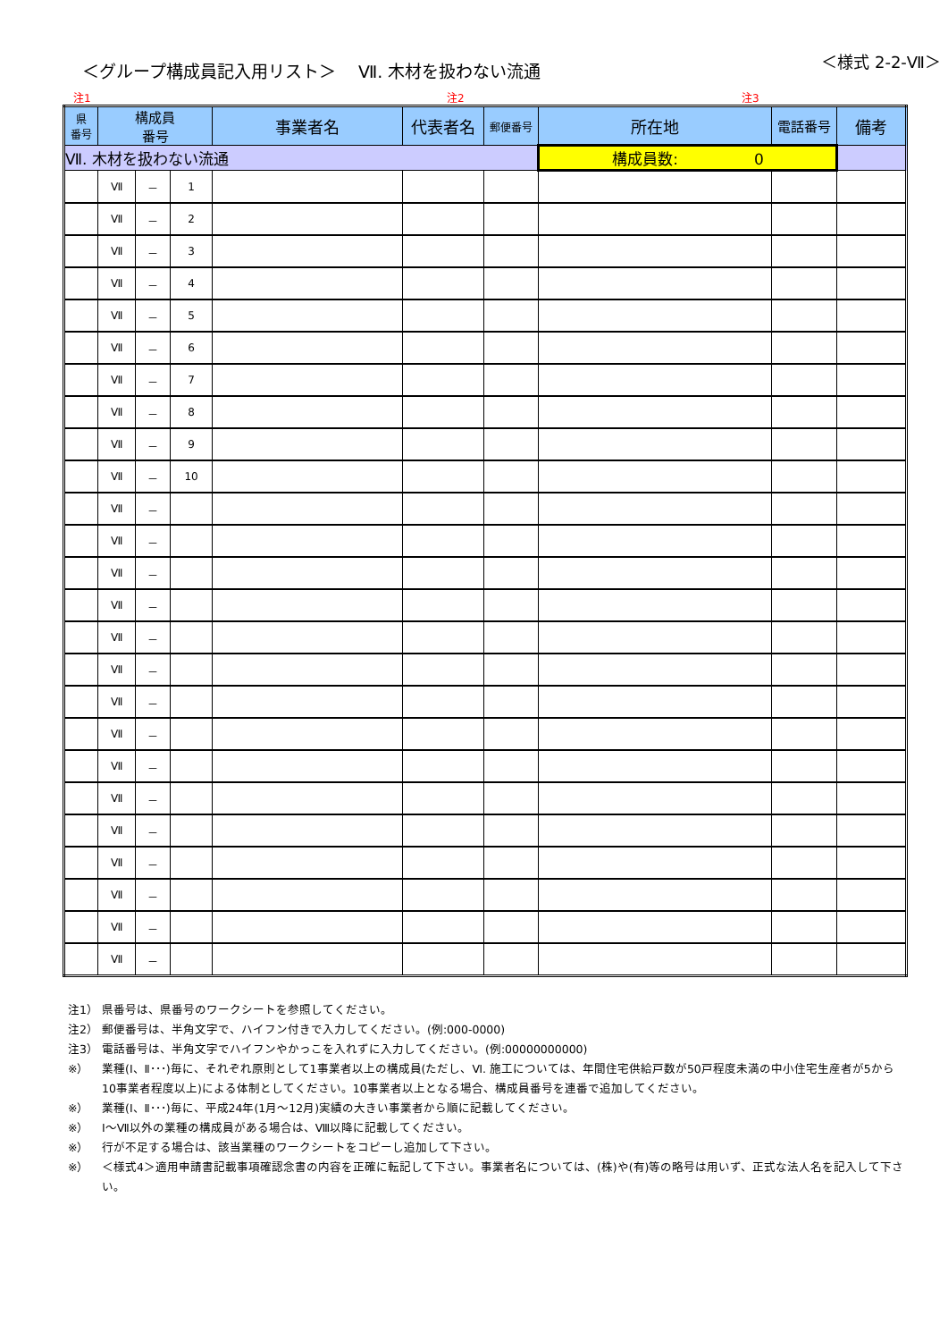＜グループ構成員記入用リスト＞　 Ⅶ. 木材を扱わない流通
＜様式 2-2-Ⅶ＞
注1 注2 注3
| 県 番号 | 構成員 番号 | | | 事業者名 | 代表者名 | 郵便番号 | 所在地 | 電話番号 | 備考 |
| --- | --- | --- | --- | --- | --- | --- | --- | --- | --- |
| Ⅶ. 木材を扱わない流通 | | | | | | | 構成員数: 0 | | |
| | Ⅶ | － | 1 | | | | | | |
| | Ⅶ | － | 2 | | | | | | |
| | Ⅶ | － | 3 | | | | | | |
| | Ⅶ | － | 4 | | | | | | |
| | Ⅶ | － | 5 | | | | | | |
| | Ⅶ | － | 6 | | | | | | |
| | Ⅶ | － | 7 | | | | | | |
| | Ⅶ | － | 8 | | | | | | |
| | Ⅶ | － | 9 | | | | | | |
| | Ⅶ | － | 10 | | | | | | |
| | Ⅶ | － | | | | | | | |
| | Ⅶ | － | | | | | | | |
| | Ⅶ | － | | | | | | | |
| | Ⅶ | － | | | | | | | |
| | Ⅶ | － | | | | | | | |
| | Ⅶ | － | | | | | | | |
| | Ⅶ | － | | | | | | | |
| | Ⅶ | － | | | | | | | |
| | Ⅶ | － | | | | | | | |
| | Ⅶ | － | | | | | | | |
| | Ⅶ | － | | | | | | | |
| | Ⅶ | － | | | | | | | |
| | Ⅶ | － | | | | | | | |
| | Ⅶ | － | | | | | | | |
| | Ⅶ | － | | | | | | | |
注1） 県番号は、県番号のワークシートを参照してください。
注2） 郵便番号は、半角文字で、ハイフン付きで入力してください。(例:000-0000)
注3） 電話番号は、半角文字でハイフンやかっこを入れずに入力してください。(例:00000000000)
※） 業種(Ⅰ、Ⅱ･･･)毎に、それぞれ原則として1事業者以上の構成員(ただし、Ⅵ. 施工については、年間住宅供給戸数が50戸程度未満の中小住宅生産者が5から10事業者程度以上)による体制としてください。10事業者以上となる場合、構成員番号を連番で追加してください。
※） 業種(Ⅰ、Ⅱ･･･)毎に、平成24年(1月～12月)実績の大きい事業者から順に記載してください。
※） Ⅰ～Ⅶ以外の業種の構成員がある場合は、Ⅷ以降に記載してください。
※） 行が不足する場合は、該当業種のワークシートをコピーし追加して下さい。
※） ＜様式4＞適用申請書記載事項確認念書の内容を正確に転記して下さい。事業者名については、(株)や(有)等の略号は用いず、正式な法人名を記入して下さい。